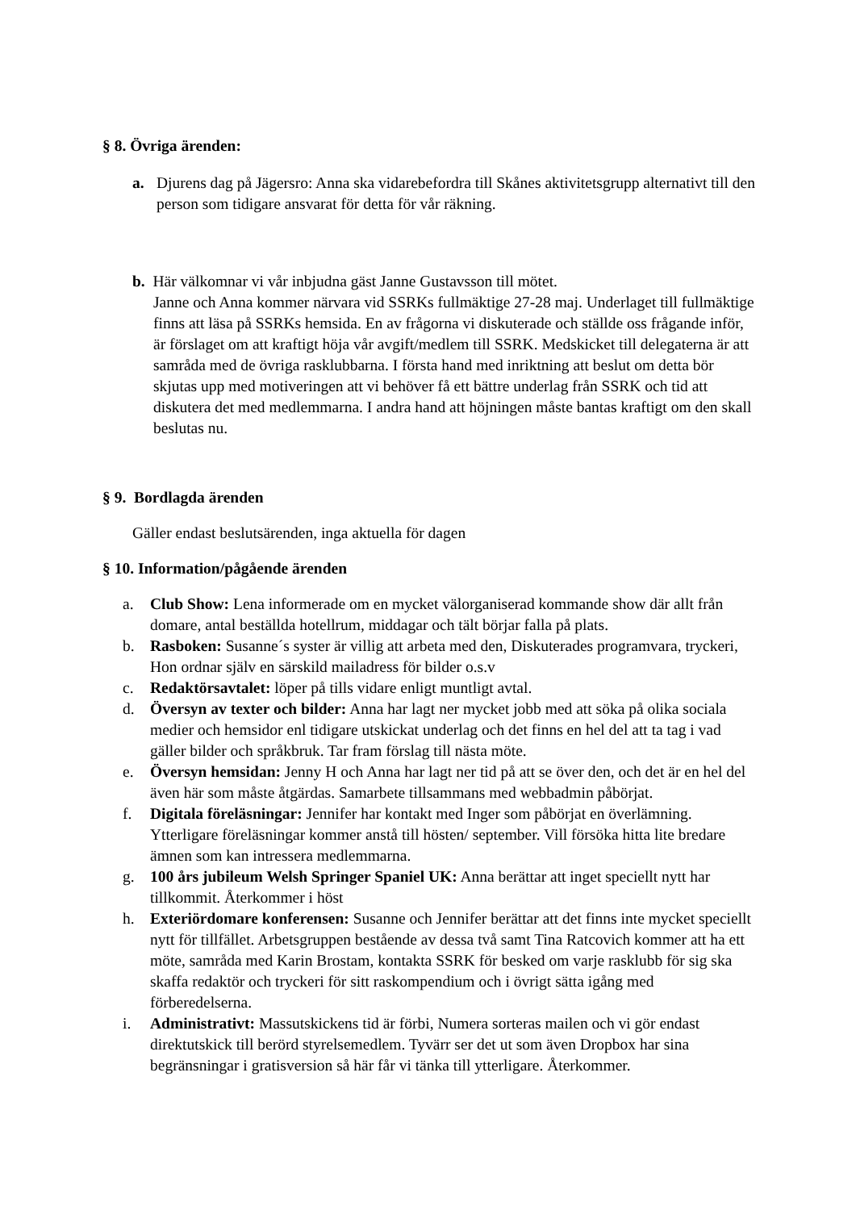§ 8. Övriga ärenden:
a. Djurens dag på Jägersro: Anna ska vidarebefordra till Skånes aktivitetsgrupp alternativt till den person som tidigare ansvarat för detta för vår räkning.
b. Här välkomnar vi vår inbjudna gäst Janne Gustavsson till mötet.
Janne och Anna kommer närvara vid SSRKs fullmäktige 27-28 maj. Underlaget till fullmäktige finns att läsa på SSRKs hemsida. En av frågorna vi diskuterade och ställde oss frågande inför, är förslaget om att kraftigt höja vår avgift/medlem till SSRK. Medskicket till delegaterna är att samråda med de övriga rasklubbarna. I första hand med inriktning att beslut om detta bör skjutas upp med motiveringen att vi behöver få ett bättre underlag från SSRK och tid att diskutera det med medlemmarna. I andra hand att höjningen måste bantas kraftigt om den skall beslutas nu.
§ 9. Bordlagda ärenden
Gäller endast beslutsärenden, inga aktuella för dagen
§ 10. Information/pågående ärenden
a. Club Show: Lena informerade om en mycket välorganiserad kommande show där allt från domare, antal beställda hotellrum, middagar och tält börjar falla på plats.
b. Rasboken: Susanne´s syster är villig att arbeta med den, Diskuterades programvara, tryckeri, Hon ordnar själv en särskild mailadress för bilder o.s.v
c. Redaktörsavtalet: löper på tills vidare enligt muntligt avtal.
d. Översyn av texter och bilder: Anna har lagt ner mycket jobb med att söka på olika sociala medier och hemsidor enl tidigare utskickat underlag och det finns en hel del att ta tag i vad gäller bilder och språkbruk. Tar fram förslag till nästa möte.
e. Översyn hemsidan: Jenny H och Anna har lagt ner tid på att se över den, och det är en hel del även här som måste åtgärdas. Samarbete tillsammans med webbadmin påbörjat.
f. Digitala föreläsningar: Jennifer har kontakt med Inger som påbörjat en överlämning. Ytterligare föreläsningar kommer anstå till hösten/ september. Vill försöka hitta lite bredare ämnen som kan intressera medlemmarna.
g. 100 års jubileum Welsh Springer Spaniel UK: Anna berättar att inget speciellt nytt har tillkommit. Återkommer i höst
h. Exteriördomare konferensen: Susanne och Jennifer berättar att det finns inte mycket speciellt nytt för tillfället. Arbetsgruppen bestående av dessa två samt Tina Ratcovich kommer att ha ett möte, samråda med Karin Brostam, kontakta SSRK för besked om varje rasklubb för sig ska skaffa redaktör och tryckeri för sitt raskompendium och i övrigt sätta igång med förberedelserna.
i. Administrativt: Massutskickens tid är förbi, Numera sorteras mailen och vi gör endast direktutskick till berörd styrelsemedlem. Tyvärr ser det ut som även Dropbox har sina begränsningar i gratisversion så här får vi tänka till ytterligare. Återkommer.